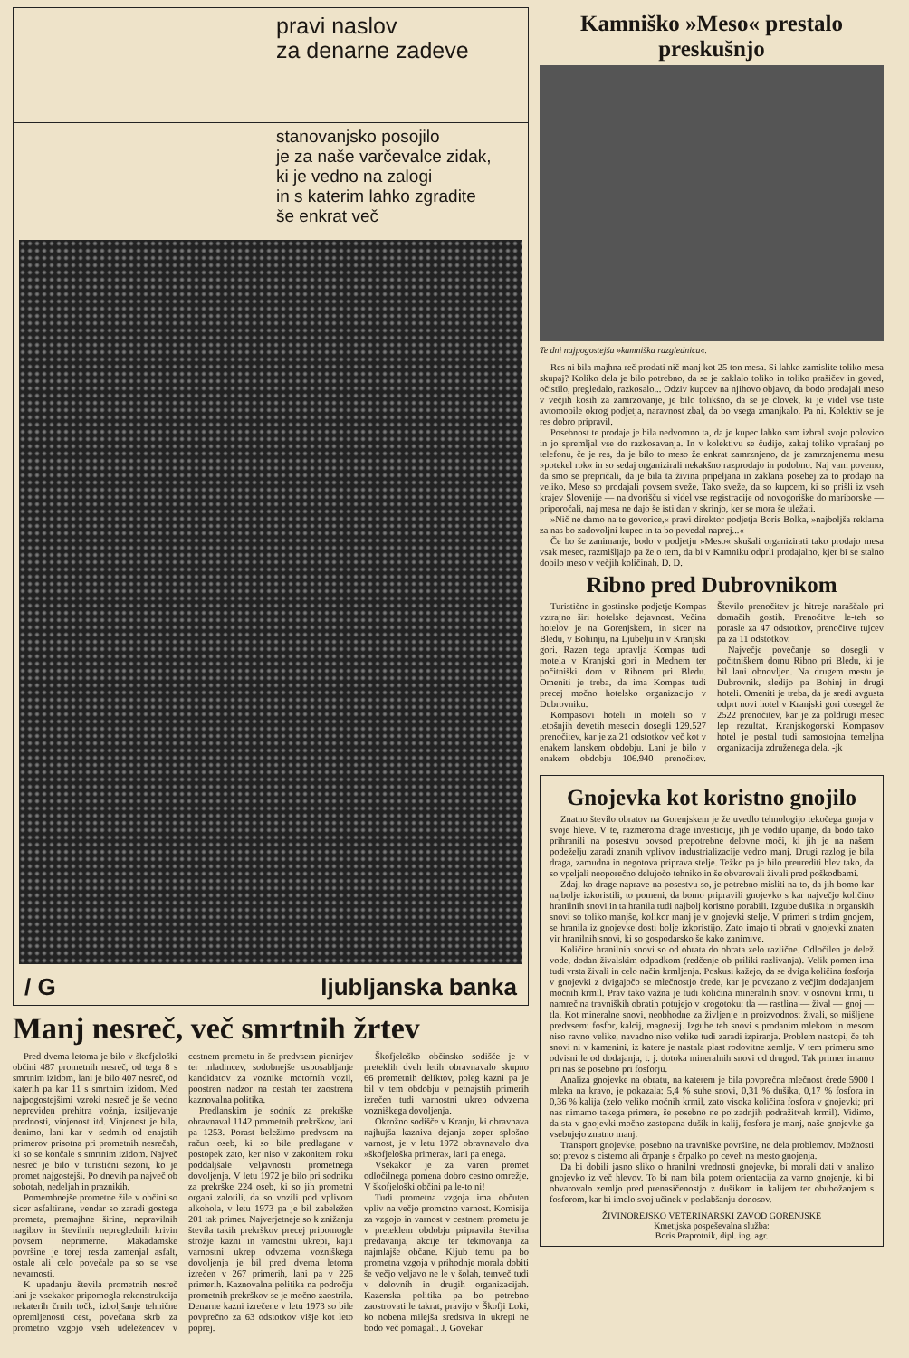pravi naslov
za denarne zadeve
stanovanjsko posojilo
je za naše varčevalce zidak,
ki je vedno na zalogi
in s katerim lahko zgradite
še enkrat več
/ G ljubljanska banka
Manj nesreč, več smrtnih žrtev
Pred dvema letoma je bilo v škofjeloški občini 487 prometnih nesreč, od tega 8 s smrtnim izidom, lani je bilo 407 nesreč, od katerih pa kar 11 s smrtnim izidom. Med najpogostejšimi vzroki nesreč je še vedno nepreviden prehitra vožnja, izsiljevanje prednosti, vinjenost itd. Vinjenost je bila, denimo, lani kar v sedmih od enajstih primerov prisotna pri prometnih nesrečah, ki so se končale s smrtnim izidom. Največ nesreč je bilo v turistični sezoni, ko je promet najgostejši. Po dnevih pa največ ob sobotah, nedeljah in praznikih.
Pomembnejše prometne žile v občini so sicer asfaltirane, vendar so zaradi gostega prometa, premajhne širine, nepravilnih nagibov in številnih nepreglednih krivin povsem neprimerne. Makadamske površine je torej resda zamenjal asfalt, ostale ali celo povečale pa so se vse nevarnosti.
K upadanju števila prometnih nesreč lani je vsekakor pripomogla rekonstrukcija nekaterih črnih točk, izboljšanje tehnične opremljenosti cest, povečana skrb za prometno vzgojo vseh udeležencev v cestnem prometu in še predvsem pionirjev ter mladincev, sodobnejše usposabljanje kandidatov za voznike motornih vozil, poostren nadzor na cestah ter zaostrena kaznovalna politika.
Predlanskim je sodnik za prekrške obravnaval 1142 prometnih prekrškov, lani pa 1253. Porast beležimo predvsem na račun oseb, ki so bile predlagane v postopek zato, ker niso v zakonitem roku poddaljšale veljavnosti prometnega dovoljenja. V letu 1972 je bilo pri sodniku za prekrške 224 oseb, ki so jih prometni organi zalotili, da so vozili pod vplivom alkohola, v letu 1973 pa je bil zabeležen 201 tak primer. Najverjetneje so k znižanju števila takih prekrškov precej pripomogle strožje kazni in varnostni ukrepi, kajti varnostni ukrep odvzema vozniškega dovoljenja je bil pred dvema letoma izrečen v 267 primerih, lani pa v 226 primerih. Kaznovalna politika na področju prometnih prekrškov se je močno zaostrila. Denarne kazni izrečene v letu 1973 so bile povprečno za 63 odstotkov višje kot leto poprej.
Škofjeloško občinsko sodišče je v preteklih dveh letih obravnavalo skupno 66 prometnih deliktov, poleg kazni pa je bil v tem obdobju v petnajstih primerih izrečen tudi varnostni ukrep odvzema vozniškega dovoljenja.
Okrožno sodišče v Kranju, ki obravnava najhujša kazniva dejanja zoper splošno varnost, je v letu 1972 obravnavalo dva »škofjeloška primera«, lani pa enega.
Vsekakor je za varen promet odločilnega pomena dobro cestno omrežje. V škofjeloški občini pa le-to ni!
Tudi prometna vzgoja ima občuten vpliv na večjo prometno varnost. Komisija za vzgojo in varnost v cestnem prometu je v preteklem obdobju pripravila številna predavanja, akcije ter tekmovanja za najmlajše občane. Kljub temu pa bo prometna vzgoja v prihodnje morala dobiti še večjo veljavo ne le v šolah, temveč tudi v delovnih in drugih organizacijah. Kazenska politika pa bo potrebno zaostrovati le takrat, pravijo v Škofji Loki, ko nobena milejša sredstva in ukrepi ne bodo več pomagali. J. Govekar
Kamniško »Meso« prestalo preskušnjo
Te dni najpogostejša »kamniška razglednica«.
Res ni bila majhna reč prodati nič manj kot 25 ton mesa. Si lahko zamislite toliko mesa skupaj? Koliko dela je bilo potrebno, da se je zaklalo toliko in toliko prašičev in goved, očistilo, pregledalo, razkosalo... Odziv kupcev na njihovo objavo, da bodo prodajali meso v večjih kosih za zamrzovanje, je bilo tolikšno, da se je človek, ki je videl vse tiste avtomobile okrog podjetja, naravnost zbal, da bo vsega zmanjkalo. Pa ni. Kolektiv se je res dobro pripravil.
Posebnost te prodaje je bila nedvomno ta, da je kupec lahko sam izbral svojo polovico in jo spremljal vse do razkosavanja. In v kolektivu se čudijo, zakaj toliko vprašanj po telefonu, če je res, da je bilo to meso že enkrat zamrznjeno, da je zamrznjenemu mesu »potekel rok« in so sedaj organizirali nekakšno razprodajo in podobno. Naj vam povemo, da smo se prepričali, da je bila ta živina pripeljana in zaklana posebej za to prodajo na veliko. Meso so prodajali povsem sveže. Tako sveže, da so kupcem, ki so prišli iz vseh krajev Slovenije — na dvorišču si videl vse registracije od novogoriške do mariborske — priporočali, naj mesa ne dajo še isti dan v skrinjo, ker se mora še uležati.
»Nič ne damo na te govorice,« pravi direktor podjetja Boris Bolka, »najboljša reklama za nas bo zadovoljni kupec in ta bo povedal naprej...«
Če bo še zanimanje, bodo v podjetju »Meso« skušali organizirati tako prodajo mesa vsak mesec, razmišljajo pa že o tem, da bi v Kamniku odprli prodajalno, kjer bi se stalno dobilo meso v večjih količinah. D. D.
Ribno pred Dubrovnikom
Turistično in gostinsko podjetje Kompas vztrajno širi hotelsko dejavnost. Večina hotelov je na Gorenjskem, in sicer na Bledu, v Bohinju, na Ljubelju in v Kranjski gori. Razen tega upravlja Kompas tudi motela v Kranjski gori in Mednem ter počitniški dom v Ribnem pri Bledu. Omeniti je treba, da ima Kompas tudi precej močno hotelsko organizacijo v Dubrovniku.
Kompasovi hoteli in moteli so v letošnjih devetih mesecih dosegli 129.527 prenočitev, kar je za 21 odstotkov več kot v enakem lanskem obdobju. Lani je bilo v enakem obdobju 106.940 prenočitev. Število prenočitev je hitreje naraščalo pri domačih gostih. Prenočitve le-teh so porasle za 47 odstotkov, prenočitve tujcev pa za 11 odstotkov.
Največje povečanje so dosegli v počitniškem domu Ribno pri Bledu, ki je bil lani obnovljen. Na drugem mestu je Dubrovnik, sledijo pa Bohinj in drugi hoteli. Omeniti je treba, da je sredi avgusta odprt novi hotel v Kranjski gori dosegel že 2522 prenočitev, kar je za poldrugi mesec lep rezultat. Kranjskogorski Kompasov hotel je postal tudi samostojna temeljna organizacija združenega dela. -jk
Gnojevka kot koristno gnojilo
Znatno število obratov na Gorenjskem je že uvedlo tehnologijo tekočega gnoja v svoje hleve. V te, razmeroma drage investicije, jih je vodilo upanje, da bodo tako prihranili na posestvu povsod prepotrebne delovne moči, ki jih je na našem podeželju zaradi znanih vplivov industrializacije vedno manj. Drugi razlog je bila draga, zamudna in negotova priprava stelje. Težko pa je bilo preurediti hlev tako, da so vpeljali neoporečno delujočo tehniko in še obvarovali živali pred poškodbami.
Zdaj, ko drage naprave na posestvu so, je potrebno misliti na to, da jih bomo kar najbolje izkoristili, to pomeni, da bomo pripravili gnojevko s kar največjo količino hranilnih snovi in ta hranila tudi najbolj koristno porabili. Izgube dušika in organskih snovi so toliko manjše, kolikor manj je v gnojevki stelje. V primeri s trdim gnojem, se hranila iz gnojevke dosti bolje izkoristijo. Zato imajo ti obrati v gnojevki znaten vir hranilnih snovi, ki so gospodarsko še kako zanimive.
Količine hranilnih snovi so od obrata do obrata zelo različne. Odločilen je delež vode, dodan živalskim odpadkom (redčenje ob priliki razlivanja). Velik pomen ima tudi vrsta živali in celo način krmljenja. Poskusi kažejo, da se dviga količina fosforja v gnojevki z dvigajočo se mlečnostjo črede, kar je povezano z večjim dodajanjem močnih krmil. Prav tako važna je tudi količina mineralnih snovi v osnovni krmi, ti namreč na travniških obratih potujejo v krogotoku: tla — rastlina — žival — gnoj — tla. Kot mineralne snovi, neobhodne za življenje in proizvodnost živali, so mišljene predvsem: fosfor, kalcij, magnezij. Izgube teh snovi s prodanim mlekom in mesom niso ravno velike, navadno niso velike tudi zaradi izpiranja. Problem nastopi, če teh snovi ni v kamenini, iz katere je nastala plast rodovitne zemlje. V tem primeru smo odvisni le od dodajanja, t. j. dotoka mineralnih snovi od drugod. Tak primer imamo pri nas še posebno pri fosforju.
Analiza gnojevke na obratu, na katerem je bila povprečna mlečnost črede 5900 l mleka na kravo, je pokazala: 5,4 % suhe snovi, 0,31 % dušika, 0,17 % fosfora in 0,36 % kalija (zelo veliko močnih krmil, zato visoka količina fosfora v gnojevki; pri nas nimamo takega primera, še posebno ne po zadnjih podražitvah krmil). Vidimo, da sta v gnojevki močno zastopana dušik in kalij, fosfora je manj, naše gnojevke ga vsebujejo znatno manj.
Transport gnojevke, posebno na travniške površine, ne dela problemov. Možnosti so: prevoz s cisterno ali črpanje s črpalko po ceveh na mesto gnojenja.
Da bi dobili jasno sliko o hranilni vrednosti gnojevke, bi morali dati v analizo gnojevko iz več hlevov. To bi nam bila potem orientacija za varno gnojenje, ki bi obvarovalo zemljo pred prenasičenostjo z dušikom in kalijem ter obubožanjem s fosforom, kar bi imelo svoj učinek v poslabšanju donosov.
ŽIVINOREJSKO VETERINARSKI ZAVOD GORENJSKE
Kmetijska pospeševalna služba:
Boris Praprotnik, dipl. ing. agr.